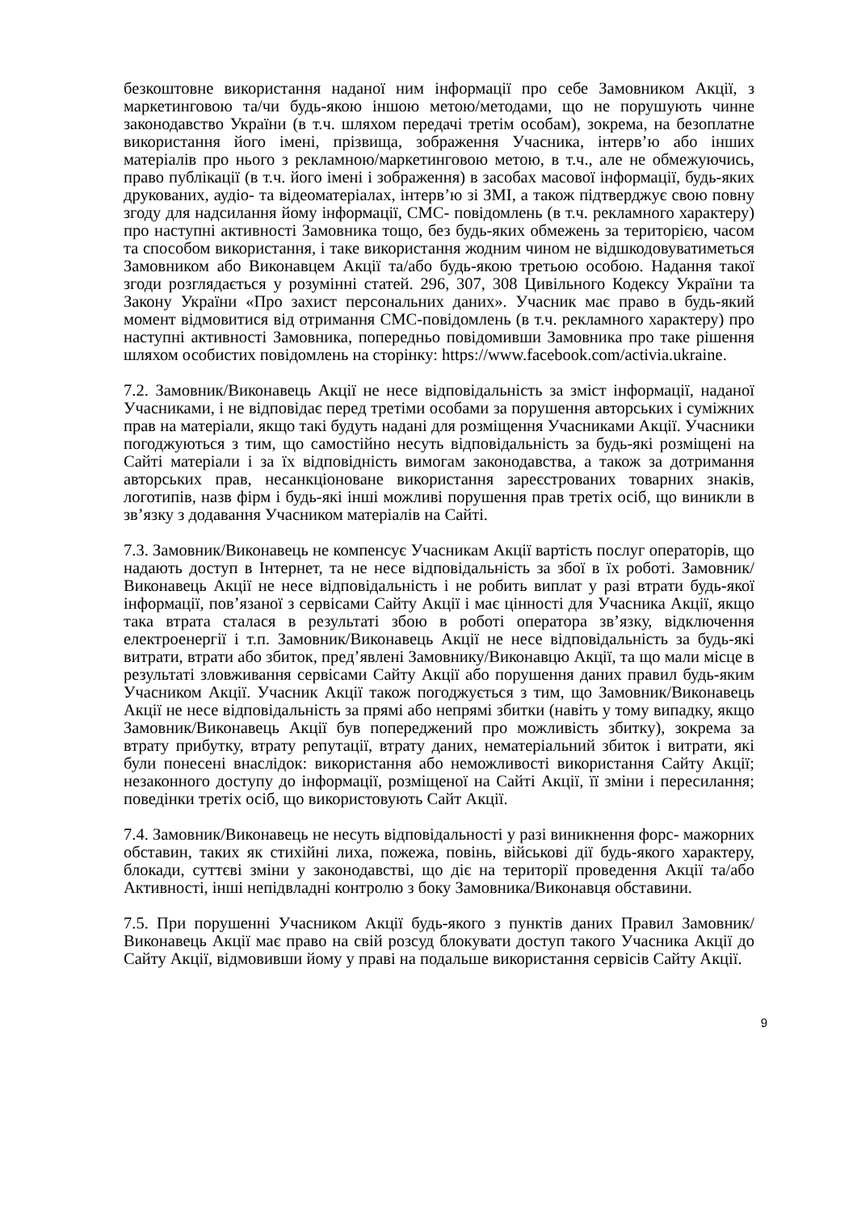безкоштовне використання наданої ним інформації про себе Замовником Акції, з маркетинговою та/чи будь-якою іншою метою/методами, що не порушують чинне законодавство України (в т.ч. шляхом передачі третім особам), зокрема, на безоплатне використання його імені, прізвища, зображення Учасника, інтерв’ю або інших матеріалів про нього з рекламною/маркетинговою метою, в т.ч., але не обмежуючись, право публікації (в т.ч. його імені і зображення) в засобах масової інформації, будь-яких друкованих, аудіо- та відеоматеріалах, інтерв’ю зі ЗМІ, а також підтверджує свою повну згоду для надсилання йому інформації, СМС- повідомлень (в т.ч. рекламного характеру) про наступні активності Замовника тощо, без будь-яких обмежень за територією, часом та способом використання, і таке використання жодним чином не відшкодовуватиметься Замовником або Виконавцем Акції та/або будь-якою третьою особою. Надання такої згоди розглядається у розумінні статей. 296, 307, 308 Цивільного Кодексу України та Закону України «Про захист персональних даних». Учасник має право в будь-який момент відмовитися від отримання СМС-повідомлень (в т.ч. рекламного характеру) про наступні активності Замовника, попередньо повідомивши Замовника про таке рішення шляхом особистих повідомлень на сторінку: https://www.facebook.com/activia.ukraine.
7.2. Замовник/Виконавець Акції не несе відповідальність за зміст інформації, наданої Учасниками, і не відповідає перед третіми особами за порушення авторських і суміжних прав на матеріали, якщо такі будуть надані для розміщення Учасниками Акції. Учасники погоджуються з тим, що самостійно несуть відповідальність за будь-які розміщені на Сайті матеріали і за їх відповідність вимогам законодавства, а також за дотримання авторських прав, несанкціоноване використання зареєстрованих товарних знаків, логотипів, назв фірм і будь-які інші можливі порушення прав третіх осіб, що виникли в зв’язку з додавання Учасником матеріалів на Сайті.
7.3. Замовник/Виконавець не компенсує Учасникам Акції вартість послуг операторів, що надають доступ в Інтернет, та не несе відповідальність за збої в їх роботі. Замовник/Виконавець Акції не несе відповідальність і не робить виплат у разі втрати будь-якої інформації, пов’язаної з сервісами Сайту Акції і має цінності для Учасника Акції, якщо така втрата сталася в результаті збою в роботі оператора зв’язку, відключення електроенергії і т.п. Замовник/Виконавець Акції не несе відповідальність за будь-які витрати, втрати або збиток, пред’явлені Замовнику/Виконавцю Акції, та що мали місце в результаті зловживання сервісами Сайту Акції або порушення даних правил будь-яким Учасником Акції. Учасник Акції також погоджується з тим, що Замовник/Виконавець Акції не несе відповідальність за прямі або непрямі збитки (навіть у тому випадку, якщо Замовник/Виконавець Акції був попереджений про можливість збитку), зокрема за втрату прибутку, втрату репутації, втрату даних, нематеріальний збиток і витрати, які були понесені внаслідок: використання або неможливості використання Сайту Акції; незаконного доступу до інформації, розміщеної на Сайті Акції, її зміни і пересилання; поведінки третіх осіб, що використовують Сайт Акції.
7.4. Замовник/Виконавець не несуть відповідальності у разі виникнення форс- мажорних обставин, таких як стихійні лиха, пожежа, повінь, військові дії будь-якого характеру, блокади, суттєві зміни у законодавстві, що діє на території проведення Акції та/або Активності, інші непідвладні контролю з боку Замовника/Виконавця обставини.
7.5. При порушенні Учасником Акції будь-якого з пунктів даних Правил Замовник/Виконавець Акції має право на свій розсуд блокувати доступ такого Учасника Акції до Сайту Акції, відмовивши йому у праві на подальше використання сервісів Сайту Акції.
9